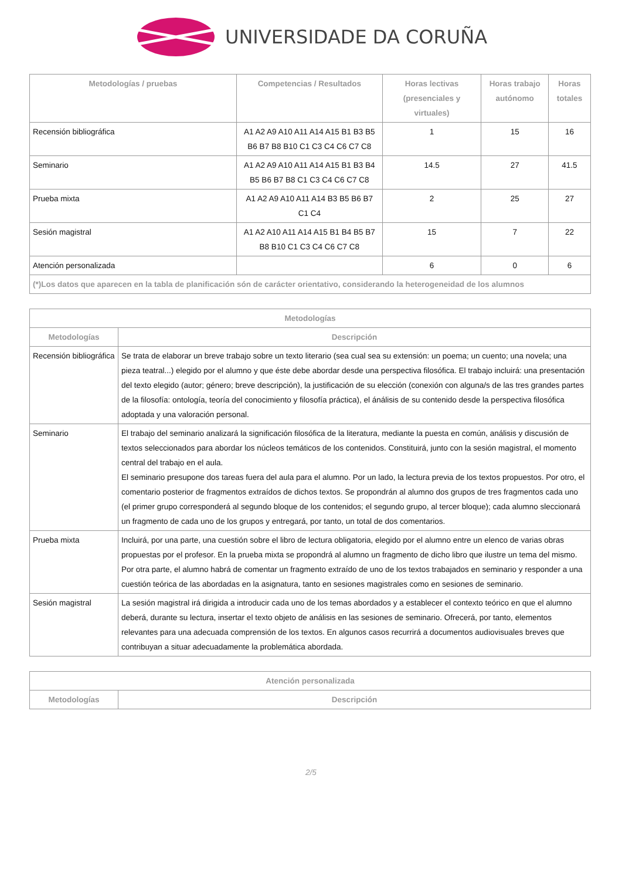UNIVERSIDADE DA CORUÑA
| Metodologías / pruebas | Competencias / Resultados | Horas lectivas (presenciales y virtuales) | Horas trabajo autónomo | Horas totales |
| --- | --- | --- | --- | --- |
| Recensión bibliográfica | A1 A2 A9 A10 A11 A14 A15 B1 B3 B5 B6 B7 B8 B10 C1 C3 C4 C6 C7 C8 | 1 | 15 | 16 |
| Seminario | A1 A2 A9 A10 A11 A14 A15 B1 B3 B4 B5 B6 B7 B8 C1 C3 C4 C6 C7 C8 | 14.5 | 27 | 41.5 |
| Prueba mixta | A1 A2 A9 A10 A11 A14 B3 B5 B6 B7 C1 C4 | 2 | 25 | 27 |
| Sesión magistral | A1 A2 A10 A11 A14 A15 B1 B4 B5 B7 B8 B10 C1 C3 C4 C6 C7 C8 | 15 | 7 | 22 |
| Atención personalizada | | 6 | 0 | 6 |
| (*)Los datos que aparecen en la tabla de planificación són de carácter orientativo, considerando la heterogeneidad de los alumnos | | | | |
| Metodologías | |
| --- | --- |
| Metodologías | Descripción |
| Recensión bibliográfica | Se trata de elaborar un breve trabajo sobre un texto literario (sea cual sea su extensión: un poema; un cuento; una novela; una pieza teatral...) elegido por el alumno y que éste debe abordar desde una perspectiva filosófica. El trabajo incluirá: una presentación del texto elegido (autor; género; breve descripción), la justificación de su elección (conexión con alguna/s de las tres grandes partes de la filosofía: ontología, teoría del conocimiento y filosofía práctica), el ánálisis de su contenido desde la perspectiva filosófica adoptada y una valoración personal. |
| Seminario | El trabajo del seminario analizará la significación filosófica de la literatura, mediante la puesta en común, análisis y discusión de textos seleccionados para abordar los núcleos temáticos de los contenidos. Constituirá, junto con la sesión magistral, el momento central del trabajo en el aula. El seminario presupone dos tareas fuera del aula para el alumno. Por un lado, la lectura previa de los textos propuestos. Por otro, el comentario posterior de fragmentos extraídos de dichos textos. Se propondrán al alumno dos grupos de tres fragmentos cada uno (el primer grupo corresponderá al segundo bloque de los contenidos; el segundo grupo, al tercer bloque); cada alumno sleccionará un fragmento de cada uno de los grupos y entregará, por tanto, un total de dos comentarios. |
| Prueba mixta | Incluirá, por una parte, una cuestión sobre el libro de lectura obligatoria, elegido por el alumno entre un elenco de varias obras propuestas por el profesor. En la prueba mixta se propondrá al alumno un fragmento de dicho libro que ilustre un tema del mismo. Por otra parte, el alumno habrá de comentar un fragmento extraído de uno de los textos trabajados en seminario y responder a una cuestión teórica de las abordadas en la asignatura, tanto en sesiones magistrales como en sesiones de seminario. |
| Sesión magistral | La sesión magistral irá dirigida a introducir cada uno de los temas abordados y a establecer el contexto teórico en que el alumno deberá, durante su lectura, insertar el texto objeto de análisis en las sesiones de seminario. Ofrecerá, por tanto, elementos relevantes para una adecuada comprensión de los textos. En algunos casos recurrirá a documentos audiovisuales breves que contribuyan a situar adecuadamente la problemática abordada. |
| Atención personalizada | |
| --- | --- |
| Metodologías | Descripción |
2/5